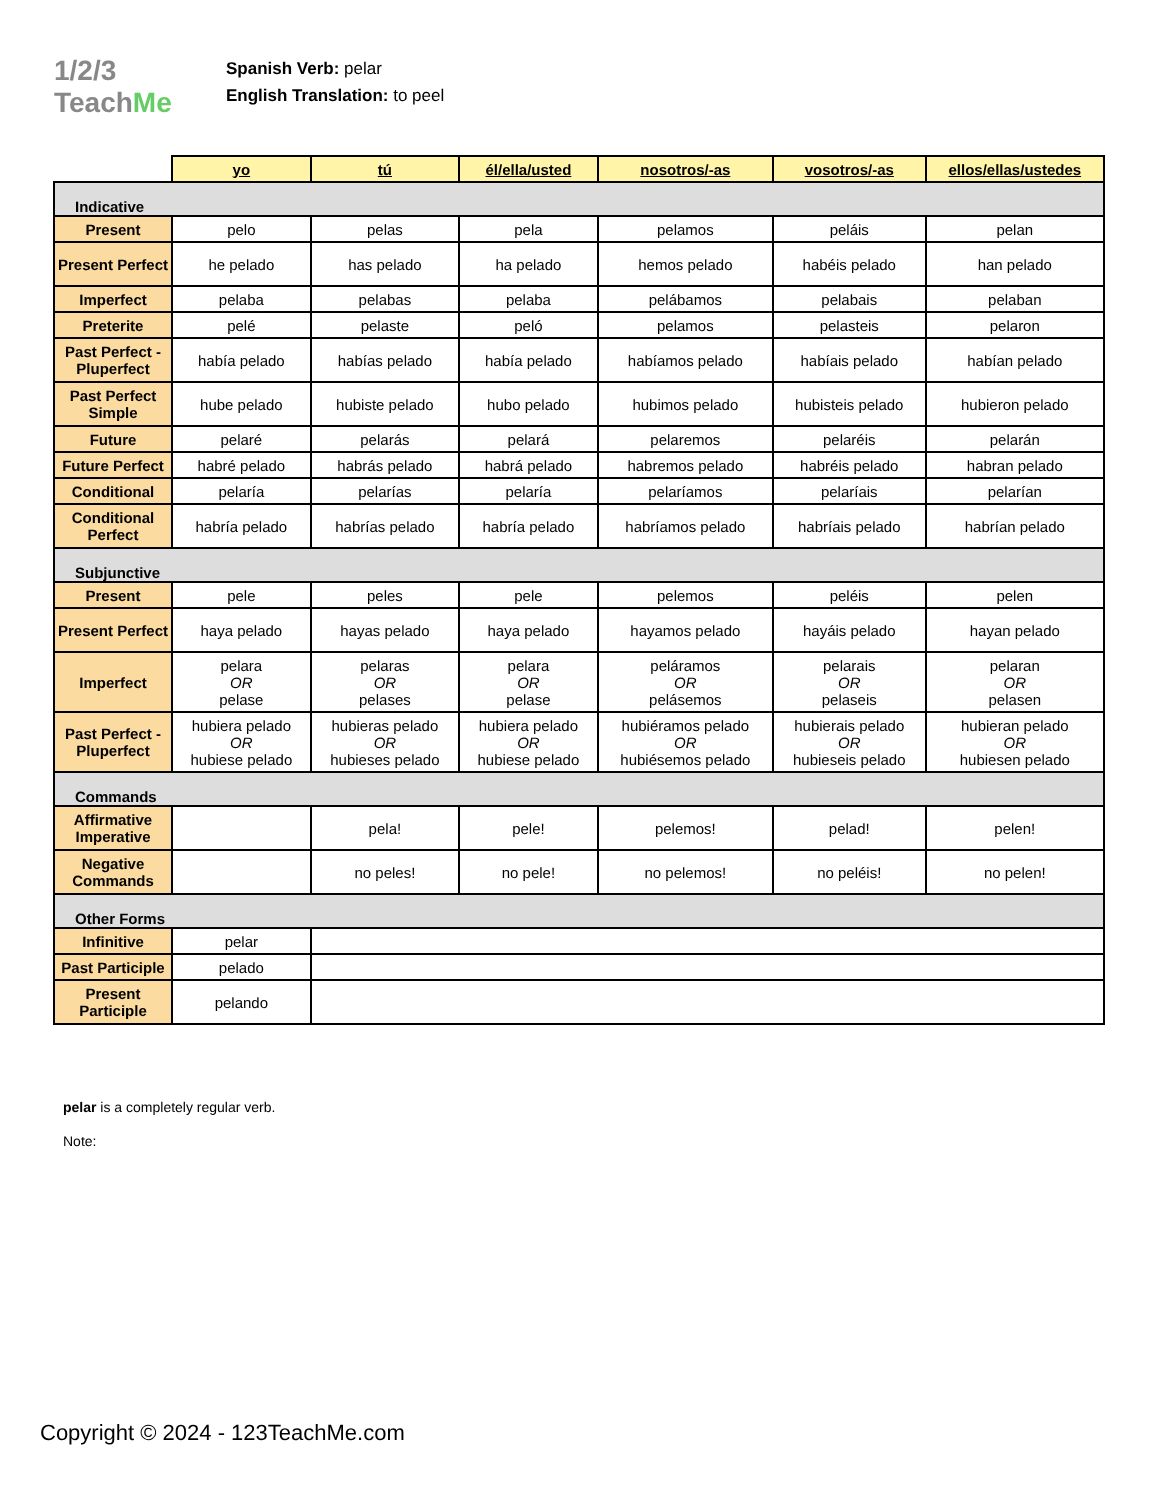1/2/3 TeachMe
Spanish Verb: pelar
English Translation: to peel
| | yo | tú | él/ella/usted | nosotros/-as | vosotros/-as | ellos/ellas/ustedes |
| Indicative | | | | | | |
| Present | pelo | pelas | pela | pelamos | peláis | pelan |
| Present Perfect | he pelado | has pelado | ha pelado | hemos pelado | habéis pelado | han pelado |
| Imperfect | pelaba | pelabas | pelaba | pelábamos | pelabais | pelaban |
| Preterite | pelé | pelaste | peló | pelamos | pelasteis | pelaron |
| Past Perfect - Pluperfect | había pelado | habías pelado | había pelado | habíamos pelado | habíais pelado | habían pelado |
| Past Perfect Simple | hube pelado | hubiste pelado | hubo pelado | hubimos pelado | hubisteis pelado | hubieron pelado |
| Future | pelaré | pelarás | pelará | pelaremos | pelaréis | pelarán |
| Future Perfect | habré pelado | habrás pelado | habrá pelado | habremos pelado | habréis pelado | habran pelado |
| Conditional | pelaría | pelarías | pelaría | pelaríamos | pelaríais | pelarían |
| Conditional Perfect | habría pelado | habrías pelado | habría pelado | habríamos pelado | habríais pelado | habrían pelado |
| Subjunctive | | | | | | |
| Present | pele | peles | pele | pelemos | peléis | pelen |
| Present Perfect | haya pelado | hayas pelado | haya pelado | hayamos pelado | hayáis pelado | hayan pelado |
| Imperfect | pelara OR pelase | pelaras OR pelases | pelara OR pelase | peláramos OR pelásemos | pelarais OR pelaseis | pelaran OR pelasen |
| Past Perfect - Pluperfect | hubiera pelado OR hubiese pelado | hubieras pelado OR hubieses pelado | hubiera pelado OR hubiese pelado | hubiéramos pelado OR hubiésemos pelado | hubierais pelado OR hubieseis pelado | hubieran pelado OR hubiesen pelado |
| Commands | | | | | | |
| Affirmative Imperative | | pela! | pele! | pelemos! | pelad! | pelen! |
| Negative Commands | | no peles! | no pele! | no pelemos! | no peléis! | no pelen! |
| Other Forms | | | | | | |
| Infinitive | pelar | | | | | |
| Past Participle | pelado | | | | | |
| Present Participle | pelando | | | | | |
pelar is a completely regular verb.
Note:
Copyright © 2024 - 123TeachMe.com